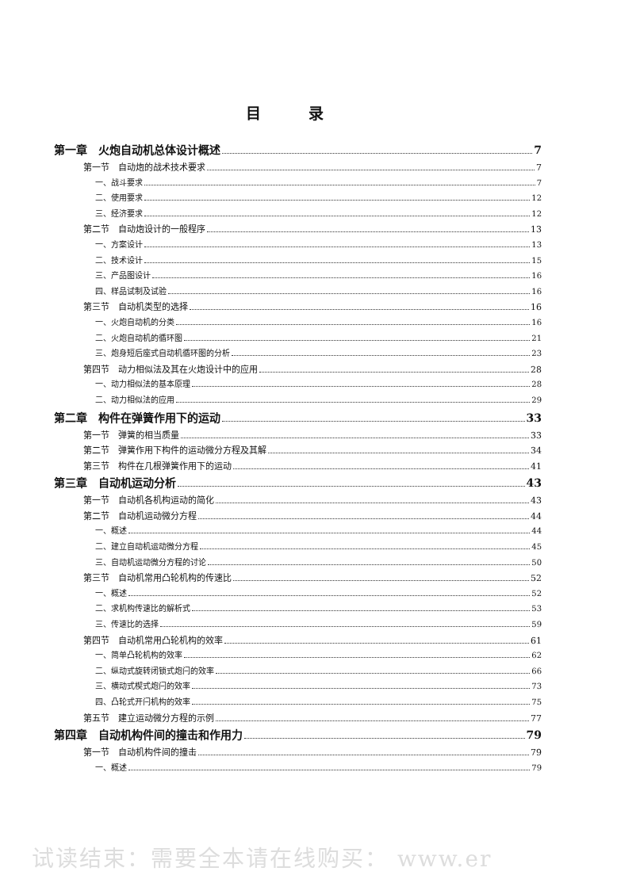目录
第一章　火炮自动机总体设计概述 7
第一节　自动炮的战术技术要求 7
一、战斗要求 7
二、使用要求 12
三、经济要求 12
第二节　自动炮设计的一般程序 13
一、方案设计 13
二、技术设计 15
三、产品图设计 16
四、样品试制及试验 16
第三节　自动机类型的选择 16
一、火炮自动机的分类 16
二、火炮自动机的循环图 21
三、炮身短后座式自动机循环图的分析 23
第四节　动力相似法及其在火炮设计中的应用 28
一、动力相似法的基本原理 28
二、动力相似法的应用 29
第二章　构件在弹簧作用下的运动 33
第一节　弹簧的相当质量 33
第二节　弹簧作用下构件的运动微分方程及其解 34
第三节　构件在几根弹簧作用下的运动 41
第三章　自动机运动分析 43
第一节　自动机各机构运动的简化 43
第二节　自动机运动微分方程 44
一、概述 44
二、建立自动机运动微分方程 45
三、自动机运动微分方程的讨论 50
第三节　自动机常用凸轮机构的传速比 52
一、概述 52
二、求机构传速比的解析式 53
三、传速比的选择 59
第四节　自动机常用凸轮机构的效率 61
一、简单凸轮机构的效率 62
二、纵动式旋转闭锁式炮闩的效率 66
三、横动式楔式炮闩的效率 73
四、凸轮式开闩机构的效率 75
第五节　建立运动微分方程的示例 77
第四章　自动机构件间的撞击和作用力 79
第一节　自动机构件间的撞击 79
一、概述 79
试读结束：需要全本请在线购买： www.er